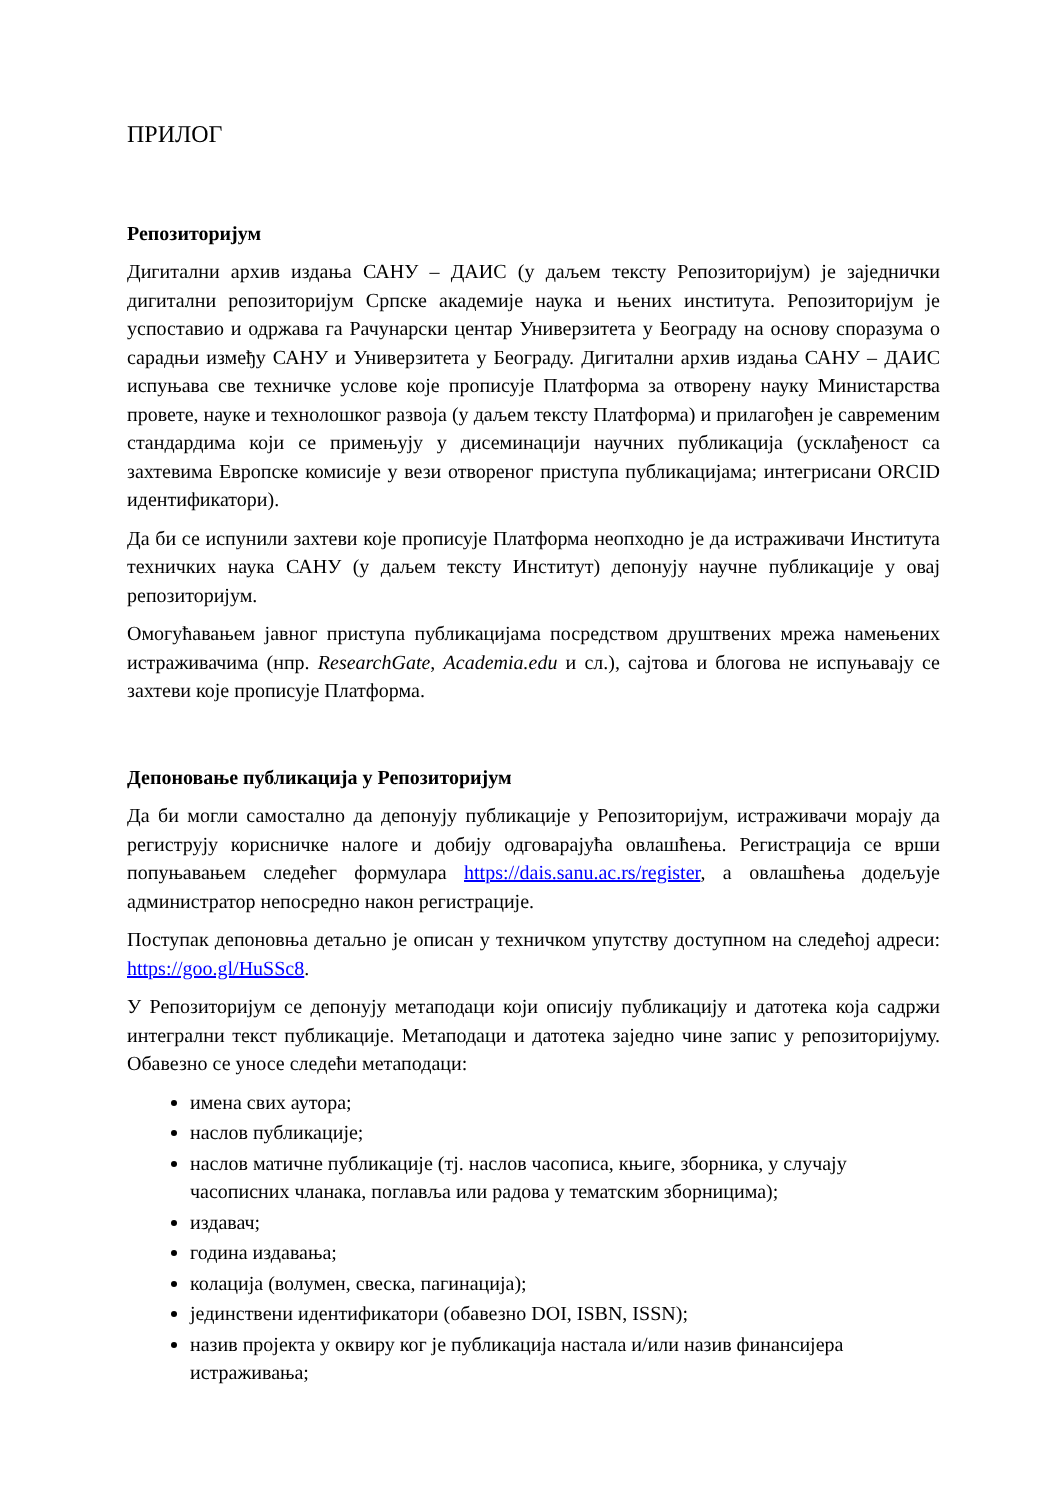ПРИЛОГ
Репозиторијум
Дигитални архив издања САНУ – ДАИС (у даљем тексту Репозиторијум) је заједнички дигитални репозиторијум Српске академије наука и њених института. Репозиторијум је успоставио и одржава га Рачунарски центар Универзитета у Београду на основу споразума о сарадњи између САНУ и Универзитета у Београду. Дигитални архив издања САНУ – ДАИС испуњава све техничке услове које прописује Платформа за отворену науку Министарства провете, науке и технолошког развоја (у даљем тексту Платформа) и прилагођен је савременим стандардима који се примењују у дисеминацији научних публикација (усклађеност са захтевима Европске комисије у вези отвореног приступа публикацијама; интегрисани ORCID идентификатори).
Да би се испунили захтеви које прописује Платформа неопходно је да истраживачи Института техничких наука САНУ (у даљем тексту Институт) депонују научне публикације у овај репозиторијум.
Омогућавањем јавног приступа публикацијама посредством друштвених мрежа намењених истраживачима (нпр. ResearchGate, Academia.edu и сл.), сајтова и блогова не испуњавају се захтеви које прописује Платформа.
Депоновање публикација у Репозиторијум
Да би могли самостално да депонују публикације у Репозиторијум, истраживачи морају да региструју корисничке налоге и добију одговарајућа овлашћења. Регистрација се врши попуњавањем следећег формулара https://dais.sanu.ac.rs/register, а овлашћења додељује администратор непосредно након регистрације.
Поступак депоновња детаљно је описан у техничком упутству доступном на следећој адреси: https://goo.gl/HuSSc8.
У Репозиторијум се депонују метаподаци који описију публикацију и датотека која садржи интегрални текст публикације. Метаподаци и датотека заједно чине запис у репозиторијуму. Обавезно се уносе следећи метаподаци:
имена свих аутора;
наслов публикације;
наслов матичне публикације (тј. наслов часописа, књиге, зборника, у случају часописних чланака, поглавља или радова у тематским зборницима);
издавач;
година издавања;
колација (волумен, свеска, пагинација);
јединствени идентификатори (обавезно DOI, ISBN, ISSN);
назив пројекта у оквиру ког је публикација настала и/или назив финансијера истраживања;